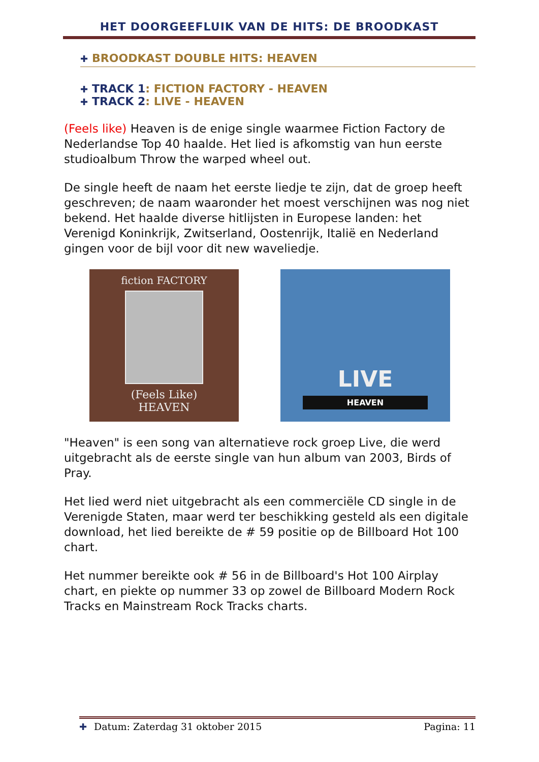HET DOORGEEFLUIK VAN DE HITS: DE BROODKAST
✚ BROODKAST DOUBLE HITS: HEAVEN
✚ TRACK 1: FICTION FACTORY - HEAVEN
✚ TRACK 2: LIVE - HEAVEN
(Feels like) Heaven is de enige single waarmee Fiction Factory de Nederlandse Top 40 haalde. Het lied is afkomstig van hun eerste studioalbum Throw the warped wheel out.
De single heeft de naam het eerste liedje te zijn, dat de groep heeft geschreven; de naam waaronder het moest verschijnen was nog niet bekend. Het haalde diverse hitlijsten in Europese landen: het Verenigd Koninkrijk, Zwitserland, Oostenrijk, Italië en Nederland gingen voor de bijl voor dit new waveliedje.
fiction FACTORY
(Feels Like)
HEAVEN
LIVE
HEAVEN
"Heaven" is een song van alternatieve rock groep Live, die werd uitgebracht als de eerste single van hun album van 2003, Birds of Pray.
Het lied werd niet uitgebracht als een commerciële CD single in de Verenigde Staten, maar werd ter beschikking gesteld als een digitale download, het lied bereikte de # 59 positie op de Billboard Hot 100 chart.
Het nummer bereikte ook # 56 in de Billboard's Hot 100 Airplay chart, en piekte op nummer 33 op zowel de Billboard Modern Rock Tracks en Mainstream Rock Tracks charts.
✚ Datum: Zaterdag 31 oktober 2015 Pagina: 11